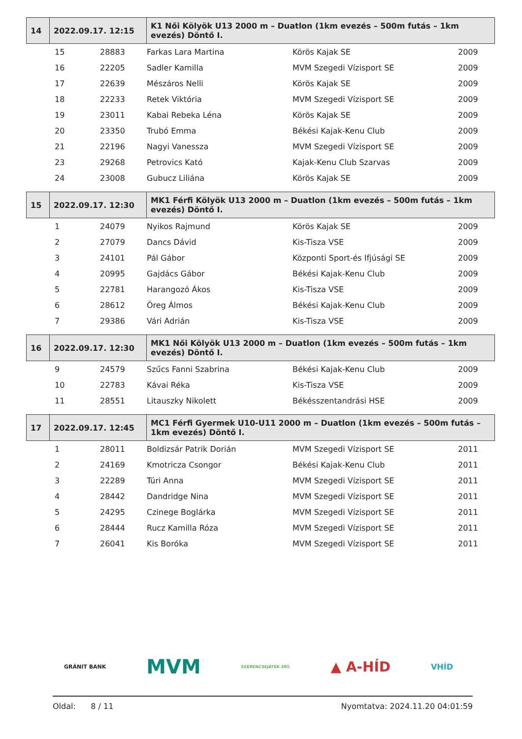| 14 | 2022.09.17. 12:15 | K1 Női Kölyök U13 2000 m – Duatlon (1km evezés – 500m futás – 1km evezés) Döntő I. |
| | 15 | 28883 | Farkas Lara Martina | Körös Kajak SE | 2009 |
| | 16 | 22205 | Sadler Kamilla | MVM Szegedi Vízisport SE | 2009 |
| | 17 | 22639 | Mészáros Nelli | Körös Kajak SE | 2009 |
| | 18 | 22233 | Retek Viktória | MVM Szegedi Vízisport SE | 2009 |
| | 19 | 23011 | Kabai Rebeka Léna | Körös Kajak SE | 2009 |
| | 20 | 23350 | Trubó Emma | Békési Kajak-Kenu Club | 2009 |
| | 21 | 22196 | Nagyi Vanessza | MVM Szegedi Vízisport SE | 2009 |
| | 23 | 29268 | Petrovics Kató | Kajak-Kenu Club Szarvas | 2009 |
| | 24 | 23008 | Gubucz Liliána | Körös Kajak SE | 2009 |
| 15 | 2022.09.17. 12:30 | MK1 Férfi Kölyök U13 2000 m – Duatlon (1km evezés – 500m futás – 1km evezés) Döntő I. |
| | 1 | 24079 | Nyikos Rajmund | Körös Kajak SE | 2009 |
| | 2 | 27079 | Dancs Dávid | Kis-Tisza VSE | 2009 |
| | 3 | 24101 | Pál Gábor | Központi Sport-és Ifjúsági SE | 2009 |
| | 4 | 20995 | Gajdács Gábor | Békési Kajak-Kenu Club | 2009 |
| | 5 | 22781 | Harangozó Ákos | Kis-Tisza VSE | 2009 |
| | 6 | 28612 | Öreg Álmos | Békési Kajak-Kenu Club | 2009 |
| | 7 | 29386 | Vári Adrián | Kis-Tisza VSE | 2009 |
| 16 | 2022.09.17. 12:30 | MK1 Női Kölyök U13 2000 m – Duatlon (1km evezés – 500m futás – 1km evezés) Döntő I. |
| | 9 | 24579 | Szűcs Fanni Szabrina | Békési Kajak-Kenu Club | 2009 |
| | 10 | 22783 | Kávai Réka | Kis-Tisza VSE | 2009 |
| | 11 | 28551 | Litauszky Nikolett | Békésszentandrási HSE | 2009 |
| 17 | 2022.09.17. 12:45 | MC1 Férfi Gyermek U10-U11 2000 m – Duatlon (1km evezés – 500m futás – 1km evezés) Döntő I. |
| | 1 | 28011 | Boldizsár Patrik Dorián | MVM Szegedi Vízisport SE | 2011 |
| | 2 | 24169 | Kmotricza Csongor | Békési Kajak-Kenu Club | 2011 |
| | 3 | 22289 | Túri Anna | MVM Szegedi Vízisport SE | 2011 |
| | 4 | 28442 | Dandridge Nina | MVM Szegedi Vízisport SE | 2011 |
| | 5 | 24295 | Czinege Boglárka | MVM Szegedi Vízisport SE | 2011 |
| | 6 | 28444 | Rucz Kamilla Róza | MVM Szegedi Vízisport SE | 2011 |
| | 7 | 26041 | Kis Boróka | MVM Szegedi Vízisport SE | 2011 |
GRÁNIT BANK MVM SZERENCSEJÁTÉK ZRT. ▲ A-HÍD VHÍD
Oldal: 8 / 11 Nyomtatva: 2024.11.20 04:01:59